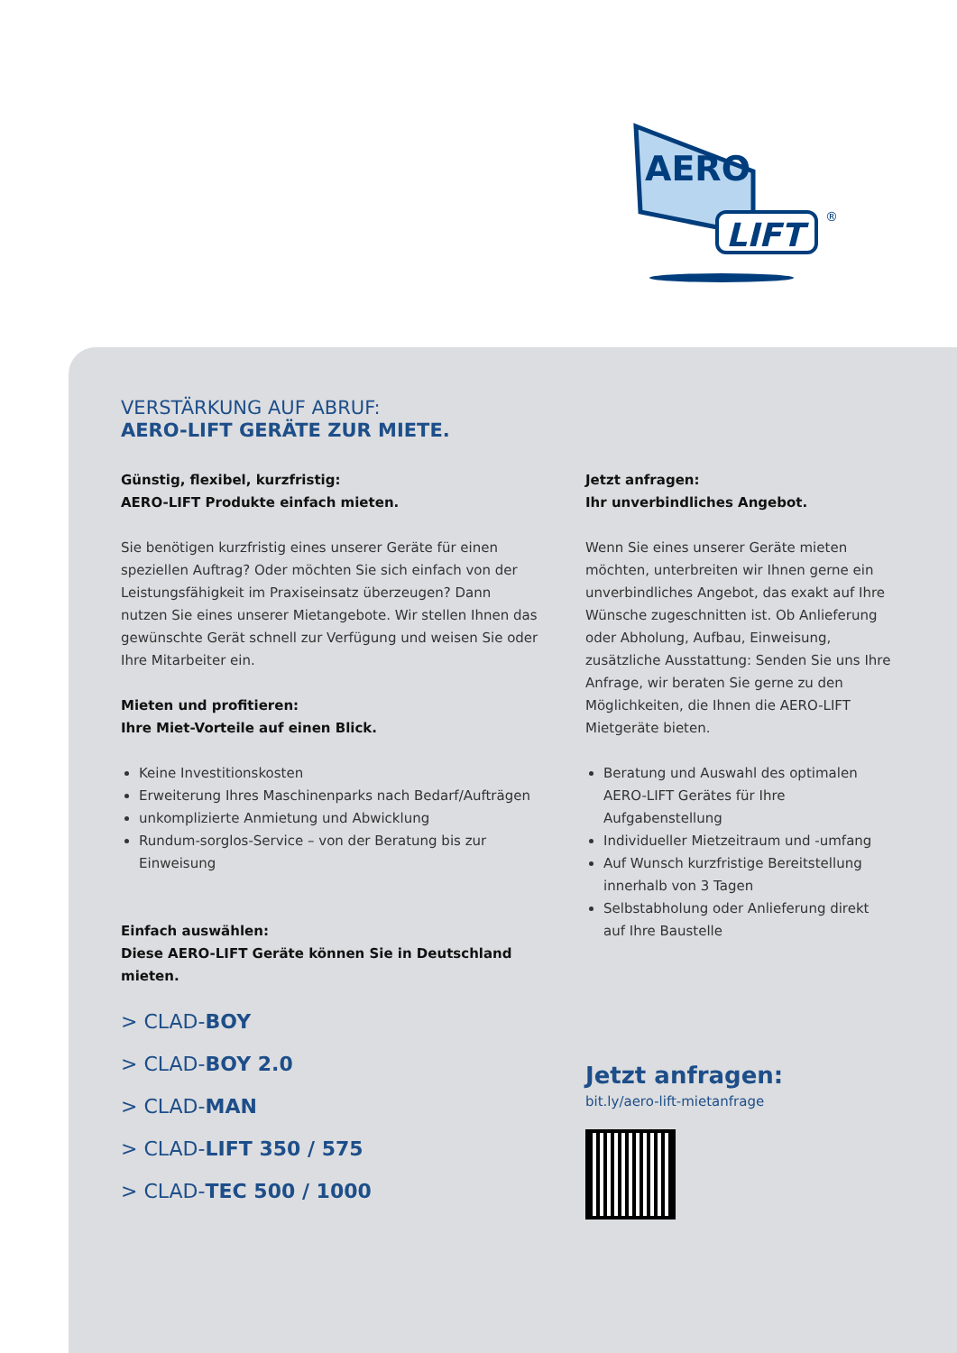AERO
LIFT
®
VERSTÄRKUNG AUF ABRUF:
AERO-LIFT GERÄTE ZUR MIETE.
Günstig, flexibel, kurzfristig:
AERO-LIFT Produkte einfach mieten.
Sie benötigen kurzfristig eines unserer Geräte für einen speziellen Auftrag? Oder möchten Sie sich einfach von der Leistungsfähigkeit im Praxiseinsatz überzeugen? Dann nutzen Sie eines unserer Mietangebote. Wir stellen Ihnen das gewünschte Gerät schnell zur Verfügung und weisen Sie oder Ihre Mitarbeiter ein.
Mieten und profitieren:
Ihre Miet-Vorteile auf einen Blick.
Keine Investitionskosten
Erweiterung Ihres Maschinenparks nach Bedarf/Aufträgen
unkomplizierte Anmietung und Abwicklung
Rundum-sorglos-Service – von der Beratung bis zur Einweisung
Einfach auswählen:
Diese AERO-LIFT Geräte können Sie in Deutschland mieten.
> CLAD-BOY
> CLAD-BOY 2.0
> CLAD-MAN
> CLAD-LIFT 350 / 575
> CLAD-TEC 500 / 1000
Jetzt anfragen:
Ihr unverbindliches Angebot.
Wenn Sie eines unserer Geräte mieten möchten, unterbreiten wir Ihnen gerne ein unverbindliches Angebot, das exakt auf Ihre Wünsche zugeschnitten ist. Ob Anlieferung oder Abholung, Aufbau, Einweisung, zusätzliche Ausstattung: Senden Sie uns Ihre Anfrage, wir beraten Sie gerne zu den Möglichkeiten, die Ihnen die AERO-LIFT Mietgeräte bieten.
Beratung und Auswahl des optimalen AERO-LIFT Gerätes für Ihre Aufgabenstellung
Individueller Mietzeitraum und -umfang
Auf Wunsch kurzfristige Bereitstellung innerhalb von 3 Tagen
Selbstabholung oder Anlieferung direkt auf Ihre Baustelle
Jetzt anfragen:
bit.ly/aero-lift-mietanfrage